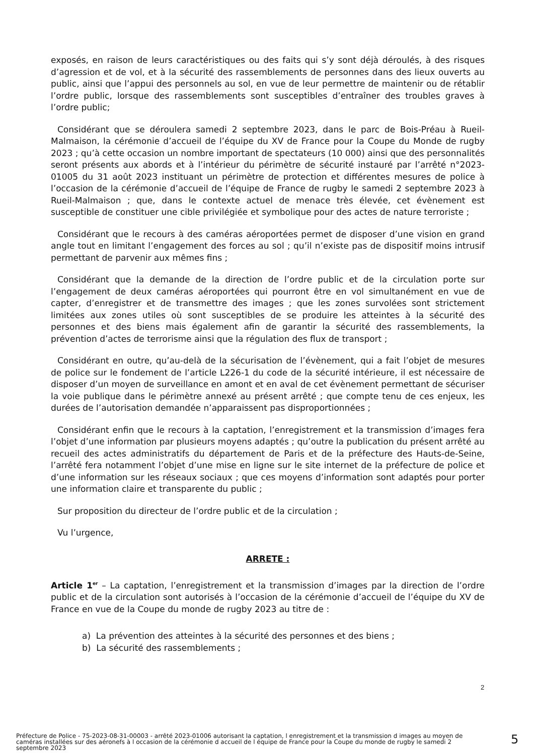exposés, en raison de leurs caractéristiques ou des faits qui s’y sont déjà déroulés, à des risques d’agression et de vol, et à la sécurité des rassemblements de personnes dans des lieux ouverts au public, ainsi que l’appui des personnels au sol, en vue de leur permettre de maintenir ou de rétablir l’ordre public, lorsque des rassemblements sont susceptibles d’entraîner des troubles graves à l’ordre public;
Considérant que se déroulera samedi 2 septembre 2023, dans le parc de Bois-Préau à Rueil-Malmaison, la cérémonie d’accueil de l’équipe du XV de France pour la Coupe du Monde de rugby 2023 ; qu’à cette occasion un nombre important de spectateurs (10 000) ainsi que des personnalités seront présents aux abords et à l’intérieur du périmètre de sécurité instauré par l’arrêté n°2023-01005 du 31 août 2023 instituant un périmètre de protection et différentes mesures de police à l’occasion de la cérémonie d’accueil de l’équipe de France de rugby le samedi 2 septembre 2023 à Rueil-Malmaison ; que, dans le contexte actuel de menace très élevée, cet évènement est susceptible de constituer une cible privilégiée et symbolique pour des actes de nature terroriste ;
Considérant que le recours à des caméras aéroportées permet de disposer d’une vision en grand angle tout en limitant l’engagement des forces au sol ; qu’il n’existe pas de dispositif moins intrusif permettant de parvenir aux mêmes fins ;
Considérant que la demande de la direction de l’ordre public et de la circulation porte sur l’engagement de deux caméras aéroportées qui pourront être en vol simultanément en vue de capter, d’enregistrer et de transmettre des images ; que les zones survolées sont strictement limitées aux zones utiles où sont susceptibles de se produire les atteintes à la sécurité des personnes et des biens mais également afin de garantir la sécurité des rassemblements, la prévention d’actes de terrorisme ainsi que la régulation des flux de transport ;
Considérant en outre, qu’au-delà de la sécurisation de l’évènement, qui a fait l’objet de mesures de police sur le fondement de l’article L226-1 du code de la sécurité intérieure, il est nécessaire de disposer d’un moyen de surveillance en amont et en aval de cet évènement permettant de sécuriser la voie publique dans le périmètre annexé au présent arrêté ; que compte tenu de ces enjeux, les durées de l’autorisation demandée n’apparaissent pas disproportionnées ;
Considérant enfin que le recours à la captation, l’enregistrement et la transmission d’images fera l’objet d’une information par plusieurs moyens adaptés ; qu’outre la publication du présent arrêté au recueil des actes administratifs du département de Paris et de la préfecture des Hauts-de-Seine, l’arrêté fera notamment l’objet d’une mise en ligne sur le site internet de la préfecture de police et d’une information sur les réseaux sociaux ; que ces moyens d’information sont adaptés pour porter une information claire et transparente du public ;
Sur proposition du directeur de l’ordre public et de la circulation ;
Vu l’urgence,
ARRETE :
Article 1<sup>er</sup> – La captation, l’enregistrement et la transmission d’images par la direction de l’ordre public et de la circulation sont autorisés à l’occasion de la cérémonie d’accueil de l’équipe du XV de France en vue de la Coupe du monde de rugby 2023 au titre de :
a) La prévention des atteintes à la sécurité des personnes et des biens ;
b) La sécurité des rassemblements ;
2
Préfecture de Police - 75-2023-08-31-00003 - arrêté 2023-01006 autorisant la captation, l enregistrement et la transmission d images au moyen de caméras installées sur des aéronefs à l occasion de la cérémonie d accueil de l équipe de France pour la Coupe du monde de rugby le samedi 2 septembre 2023
5